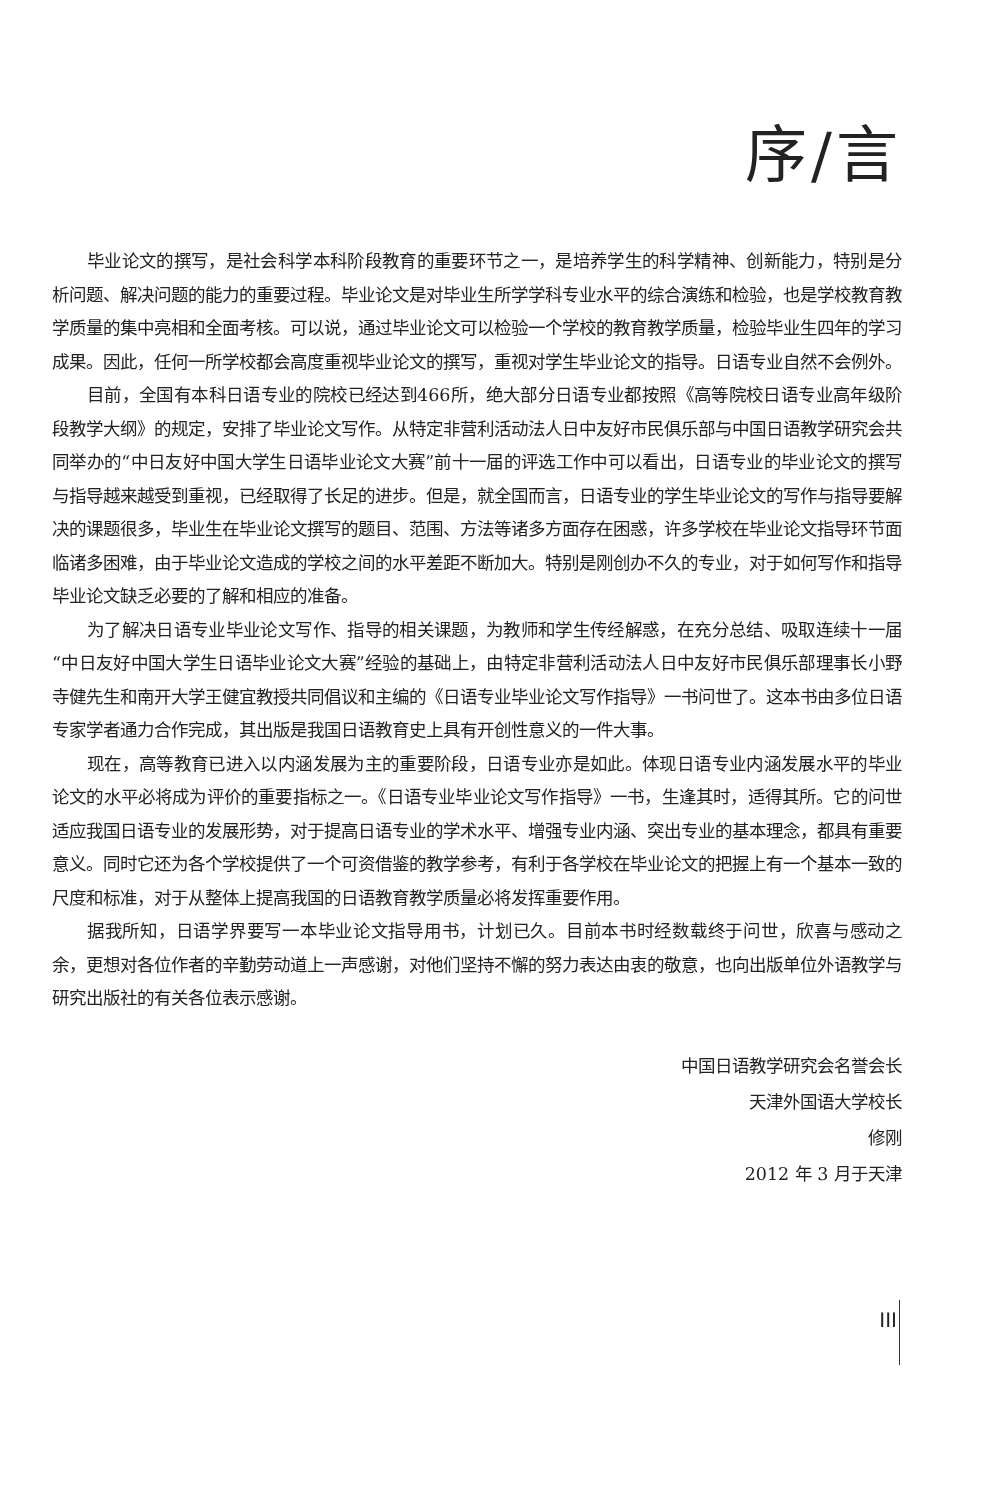序/言
毕业论文的撰写，是社会科学本科阶段教育的重要环节之一，是培养学生的科学精神、创新能力，特别是分析问题、解决问题的能力的重要过程。毕业论文是对毕业生所学学科专业水平的综合演练和检验，也是学校教育教学质量的集中亮相和全面考核。可以说，通过毕业论文可以检验一个学校的教育教学质量，检验毕业生四年的学习成果。因此，任何一所学校都会高度重视毕业论文的撰写，重视对学生毕业论文的指导。日语专业自然不会例外。
目前，全国有本科日语专业的院校已经达到466所，绝大部分日语专业都按照《高等院校日语专业高年级阶段教学大纲》的规定，安排了毕业论文写作。从特定非营利活动法人日中友好市民俱乐部与中国日语教学研究会共同举办的“中日友好中国大学生日语毕业论文大赛”前十一届的评选工作中可以看出，日语专业的毕业论文的撰写与指导越来越受到重视，已经取得了长足的进步。但是，就全国而言，日语专业的学生毕业论文的写作与指导要解决的课题很多，毕业生在毕业论文撰写的题目、范围、方法等诸多方面存在困惑，许多学校在毕业论文指导环节面临诸多困难，由于毕业论文造成的学校之间的水平差距不断加大。特别是刚创办不久的专业，对于如何写作和指导毕业论文缺乏必要的了解和相应的准备。
为了解决日语专业毕业论文写作、指导的相关课题，为教师和学生传经解惑，在充分总结、吸取连续十一届“中日友好中国大学生日语毕业论文大赛”经验的基础上，由特定非营利活动法人日中友好市民俱乐部理事长小野寺健先生和南开大学王健宜教授共同倡议和主编的《日语专业毕业论文写作指导》一书问世了。这本书由多位日语专家学者通力合作完成，其出版是我国日语教育史上具有开创性意义的一件大事。
现在，高等教育已进入以内涵发展为主的重要阶段，日语专业亦是如此。体现日语专业内涵发展水平的毕业论文的水平必将成为评价的重要指标之一。《日语专业毕业论文写作指导》一书，生逢其时，适得其所。它的问世适应我国日语专业的发展形势，对于提高日语专业的学术水平、增强专业内涵、突出专业的基本理念，都具有重要意义。同时它还为各个学校提供了一个可资借鉴的教学参考，有利于各学校在毕业论文的把握上有一个基本一致的尺度和标准，对于从整体上提高我国的日语教育教学质量必将发挥重要作用。
据我所知，日语学界要写一本毕业论文指导用书，计划已久。目前本书时经数载终于问世，欣喜与感动之余，更想对各位作者的辛勤劳动道上一声感谢，对他们坚持不懈的努力表达由衷的敬意，也向出版单位外语教学与研究出版社的有关各位表示感谢。
中国日语教学研究会名誉会长
天津外国语大学校长
修刚
2012 年 3 月于天津
III